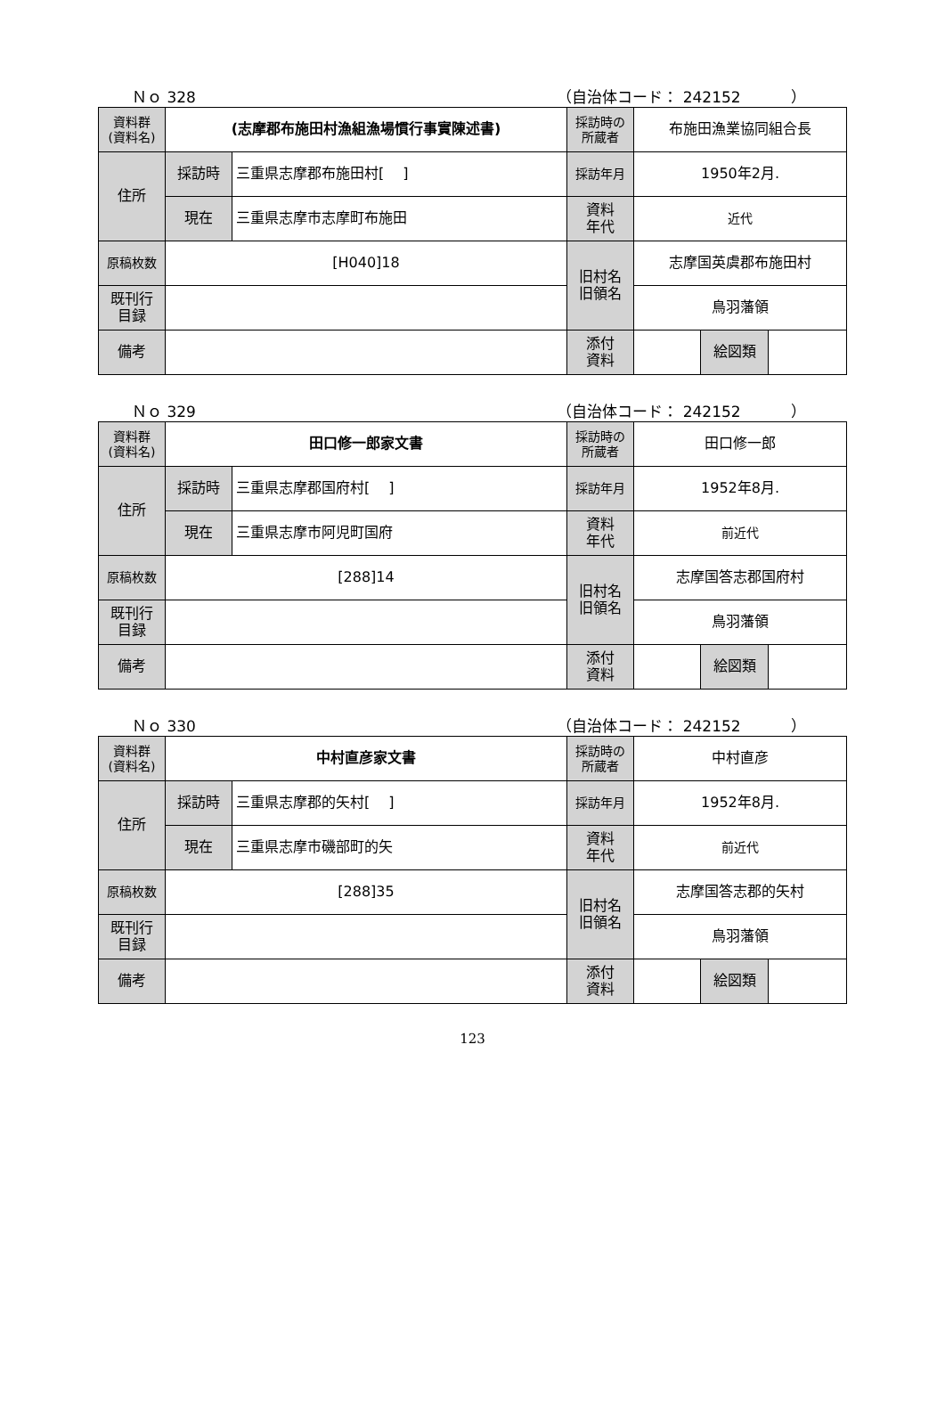Ｎｏ 328 （自治体コード： 242152 　　　）
| 資料群 (資料名) | (志摩郡布施田村漁組漁場慣行事實陳述書) | | 採訪時の 所蔵者 | 布施田漁業協同組合長 | | |
| 住所 | 採訪時 | 三重県志摩郡布施田村[ ] | 採訪年月 | 1950年2月. | | |
| | 現在 | 三重県志摩市志摩町布施田 | 資料 年代 | 近代 | | |
| 原稿枚数 | [H040]18 | | 旧村名 旧領名 | 志摩国英虞郡布施田村 | | |
| 既刊行 目録 | | | | 鳥羽藩領 | | |
| 備考 | | | | | | |
| | | | 添付 資料 | | 絵図類 | |
Ｎｏ 329 （自治体コード： 242152 　　　）
| 資料群 (資料名) | 田口修一郎家文書 | | 採訪時の 所蔵者 | 田口修一郎 | | |
| 住所 | 採訪時 | 三重県志摩郡国府村[ ] | 採訪年月 | 1952年8月. | | |
| | 現在 | 三重県志摩市阿児町国府 | 資料 年代 | 前近代 | | |
| 原稿枚数 | [288]14 | | 旧村名 旧領名 | 志摩国答志郡国府村 | | |
| 既刊行 目録 | | | | 鳥羽藩領 | | |
| 備考 | | | | | | |
| | | | 添付 資料 | | 絵図類 | |
Ｎｏ 330 （自治体コード： 242152 　　　）
| 資料群 (資料名) | 中村直彦家文書 | | 採訪時の 所蔵者 | 中村直彦 | | |
| 住所 | 採訪時 | 三重県志摩郡的矢村[ ] | 採訪年月 | 1952年8月. | | |
| | 現在 | 三重県志摩市磯部町的矢 | 資料 年代 | 前近代 | | |
| 原稿枚数 | [288]35 | | 旧村名 旧領名 | 志摩国答志郡的矢村 | | |
| 既刊行 目録 | | | | 鳥羽藩領 | | |
| 備考 | | | | | | |
| | | | 添付 資料 | | 絵図類 | |
123